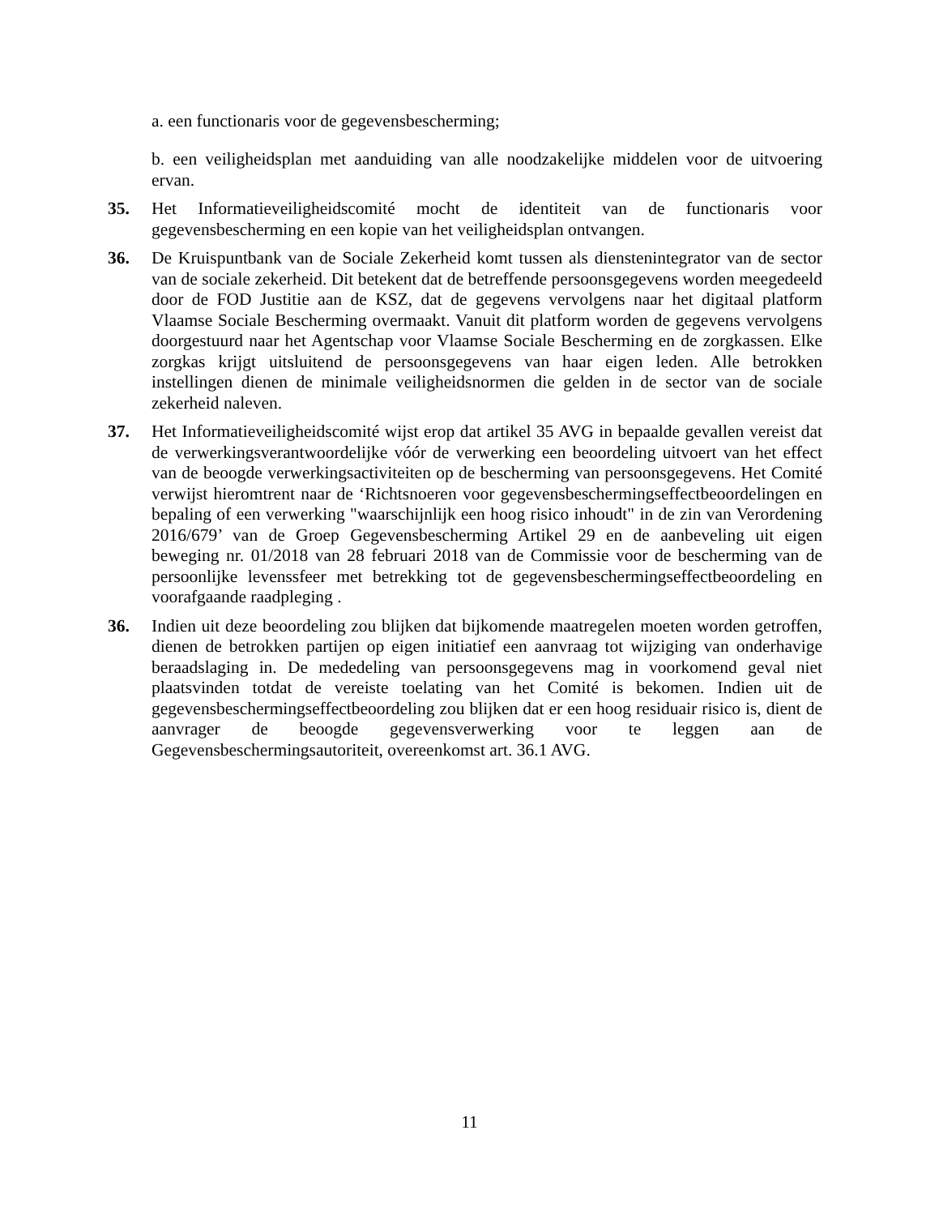a. een functionaris voor de gegevensbescherming;
b. een veiligheidsplan met aanduiding van alle noodzakelijke middelen voor de uitvoering ervan.
35. Het Informatieveiligheidscomité mocht de identiteit van de functionaris voor gegevensbescherming en een kopie van het veiligheidsplan ontvangen.
36. De Kruispuntbank van de Sociale Zekerheid komt tussen als dienstenintegrator van de sector van de sociale zekerheid. Dit betekent dat de betreffende persoonsgegevens worden meegedeeld door de FOD Justitie aan de KSZ, dat de gegevens vervolgens naar het digitaal platform Vlaamse Sociale Bescherming overmaakt. Vanuit dit platform worden de gegevens vervolgens doorgestuurd naar het Agentschap voor Vlaamse Sociale Bescherming en de zorgkassen. Elke zorgkas krijgt uitsluitend de persoonsgegevens van haar eigen leden. Alle betrokken instellingen dienen de minimale veiligheidsnormen die gelden in de sector van de sociale zekerheid naleven.
37. Het Informatieveiligheidscomité wijst erop dat artikel 35 AVG in bepaalde gevallen vereist dat de verwerkingsverantwoordelijke vóór de verwerking een beoordeling uitvoert van het effect van de beoogde verwerkingsactiviteiten op de bescherming van persoonsgegevens. Het Comité verwijst hieromtrent naar de ‘Richtsnoeren voor gegevensbeschermingseffectbeoordelingen en bepaling of een verwerking "waarschijnlijk een hoog risico inhoudt" in de zin van Verordening 2016/679’ van de Groep Gegevensbescherming Artikel 29 en de aanbeveling uit eigen beweging nr. 01/2018 van 28 februari 2018 van de Commissie voor de bescherming van de persoonlijke levenssfeer met betrekking tot de gegevensbeschermingseffectbeoordeling en voorafgaande raadpleging .
36. Indien uit deze beoordeling zou blijken dat bijkomende maatregelen moeten worden getroffen, dienen de betrokken partijen op eigen initiatief een aanvraag tot wijziging van onderhavige beraadslaging in. De mededeling van persoonsgegevens mag in voorkomend geval niet plaatsvinden totdat de vereiste toelating van het Comité is bekomen. Indien uit de gegevensbeschermingseffectbeoordeling zou blijken dat er een hoog residuair risico is, dient de aanvrager de beoogde gegevensverwerking voor te leggen aan de Gegevensbeschermingsautoriteit, overeenkomst art. 36.1 AVG.
11